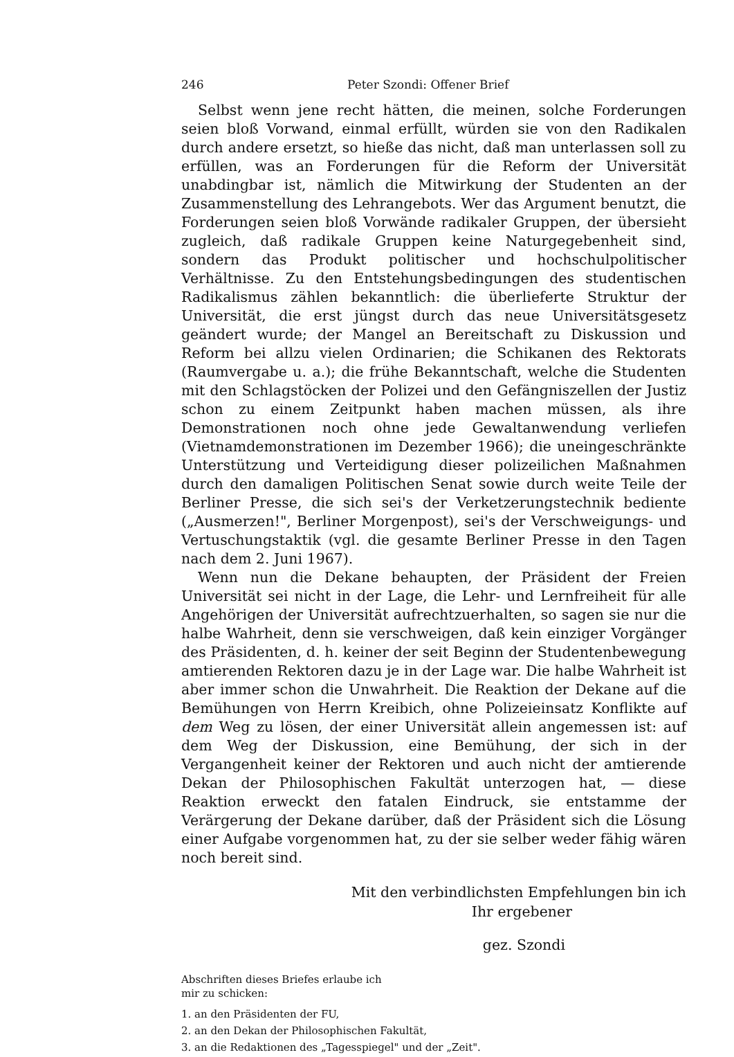246 Peter Szondi: Offener Brief
Selbst wenn jene recht hätten, die meinen, solche Forderungen seien bloß Vorwand, einmal erfüllt, würden sie von den Radikalen durch andere ersetzt, so hieße das nicht, daß man unterlassen soll zu erfüllen, was an Forderungen für die Reform der Universität unabdingbar ist, nämlich die Mitwirkung der Studenten an der Zusammenstellung des Lehrangebots. Wer das Argument benutzt, die Forderungen seien bloß Vorwände radikaler Gruppen, der übersieht zugleich, daß radikale Gruppen keine Naturgegebenheit sind, sondern das Produkt politischer und hochschulpolitischer Verhältnisse. Zu den Entstehungsbedingungen des studentischen Radikalismus zählen bekanntlich: die überlieferte Struktur der Universität, die erst jüngst durch das neue Universitätsgesetz geändert wurde; der Mangel an Bereitschaft zu Diskussion und Reform bei allzu vielen Ordinarien; die Schikanen des Rektorats (Raumvergabe u. a.); die frühe Bekanntschaft, welche die Studenten mit den Schlagstöcken der Polizei und den Gefängniszellen der Justiz schon zu einem Zeitpunkt haben machen müssen, als ihre Demonstrationen noch ohne jede Gewaltanwendung verliefen (Vietnamdemonstrationen im Dezember 1966); die uneingeschränkte Unterstützung und Verteidigung dieser polizeilichen Maßnahmen durch den damaligen Politischen Senat sowie durch weite Teile der Berliner Presse, die sich sei's der Verketzerungstechnik bediente („Ausmerzen!", Berliner Morgenpost), sei's der Verschweigungs- und Vertuschungstaktik (vgl. die gesamte Berliner Presse in den Tagen nach dem 2. Juni 1967).
Wenn nun die Dekane behaupten, der Präsident der Freien Universität sei nicht in der Lage, die Lehr- und Lernfreiheit für alle Angehörigen der Universität aufrechtzuerhalten, so sagen sie nur die halbe Wahrheit, denn sie verschweigen, daß kein einziger Vorgänger des Präsidenten, d. h. keiner der seit Beginn der Studentenbewegung amtierenden Rektoren dazu je in der Lage war. Die halbe Wahrheit ist aber immer schon die Unwahrheit. Die Reaktion der Dekane auf die Bemühungen von Herrn Kreibich, ohne Polizeieinsatz Konflikte auf dem Weg zu lösen, der einer Universität allein angemessen ist: auf dem Weg der Diskussion, eine Bemühung, der sich in der Vergangenheit keiner der Rektoren und auch nicht der amtierende Dekan der Philosophischen Fakultät unterzogen hat, — diese Reaktion erweckt den fatalen Eindruck, sie entstamme der Verärgerung der Dekane darüber, daß der Präsident sich die Lösung einer Aufgabe vorgenommen hat, zu der sie selber weder fähig wären noch bereit sind.
Mit den verbindlichsten Empfehlungen bin ich
Ihr ergebener
gez. Szondi
Abschriften dieses Briefes erlaube ich
mir zu schicken:
1. an den Präsidenten der FU,
2. an den Dekan der Philosophischen Fakultät,
3. an die Redaktionen des „Tagesspiegel" und der „Zeit".